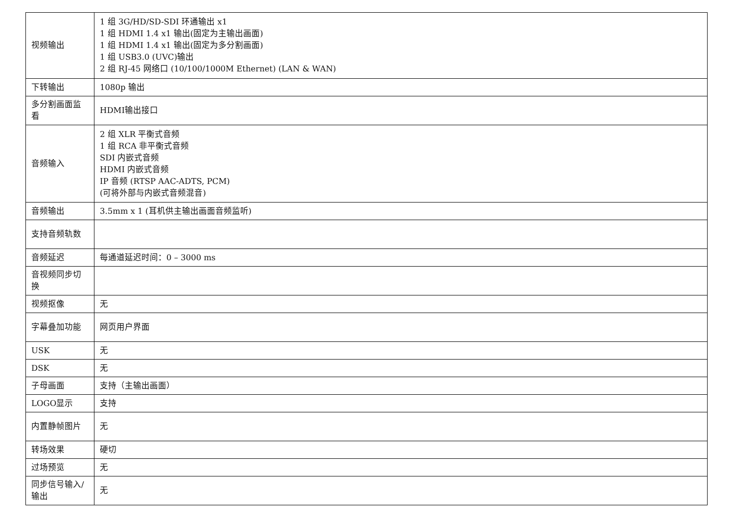| 视频输出 | 1 组 3G/HD/SD-SDI 环通输出 x1 1 组 HDMI 1.4 x1 输出(固定为主输出画面) 1 组 HDMI 1.4 x1 输出(固定为多分割画面) 1 组 USB3.0 (UVC)输出 2 组 RJ-45 网络口 (10/100/1000M Ethernet) (LAN & WAN) |
| 下转输出 | 1080p 输出 |
| 多分割画面监看 | HDMI输出接口 |
| 音频输入 | 2 组 XLR 平衡式音频 1 组 RCA 非平衡式音频 SDI 内嵌式音频 HDMI 内嵌式音频 IP 音频 (RTSP AAC-ADTS, PCM) (可将外部与内嵌式音频混音) |
| 音频输出 | 3.5mm x 1 (耳机供主输出画面音频监听) |
| 支持音频轨数 | |
| 音频延迟 | 每通道延迟时间：0 – 3000 ms |
| 音视频同步切换 | |
| 视频抠像 | 无 |
| 字幕叠加功能 | 网页用户界面 |
| USK | 无 |
| DSK | 无 |
| 子母画面 | 支持（主输出画面） |
| LOGO显示 | 支持 |
| 内置静帧图片 | 无 |
| 转场效果 | 硬切 |
| 过场预览 | 无 |
| 同步信号输入/输出 | 无 |